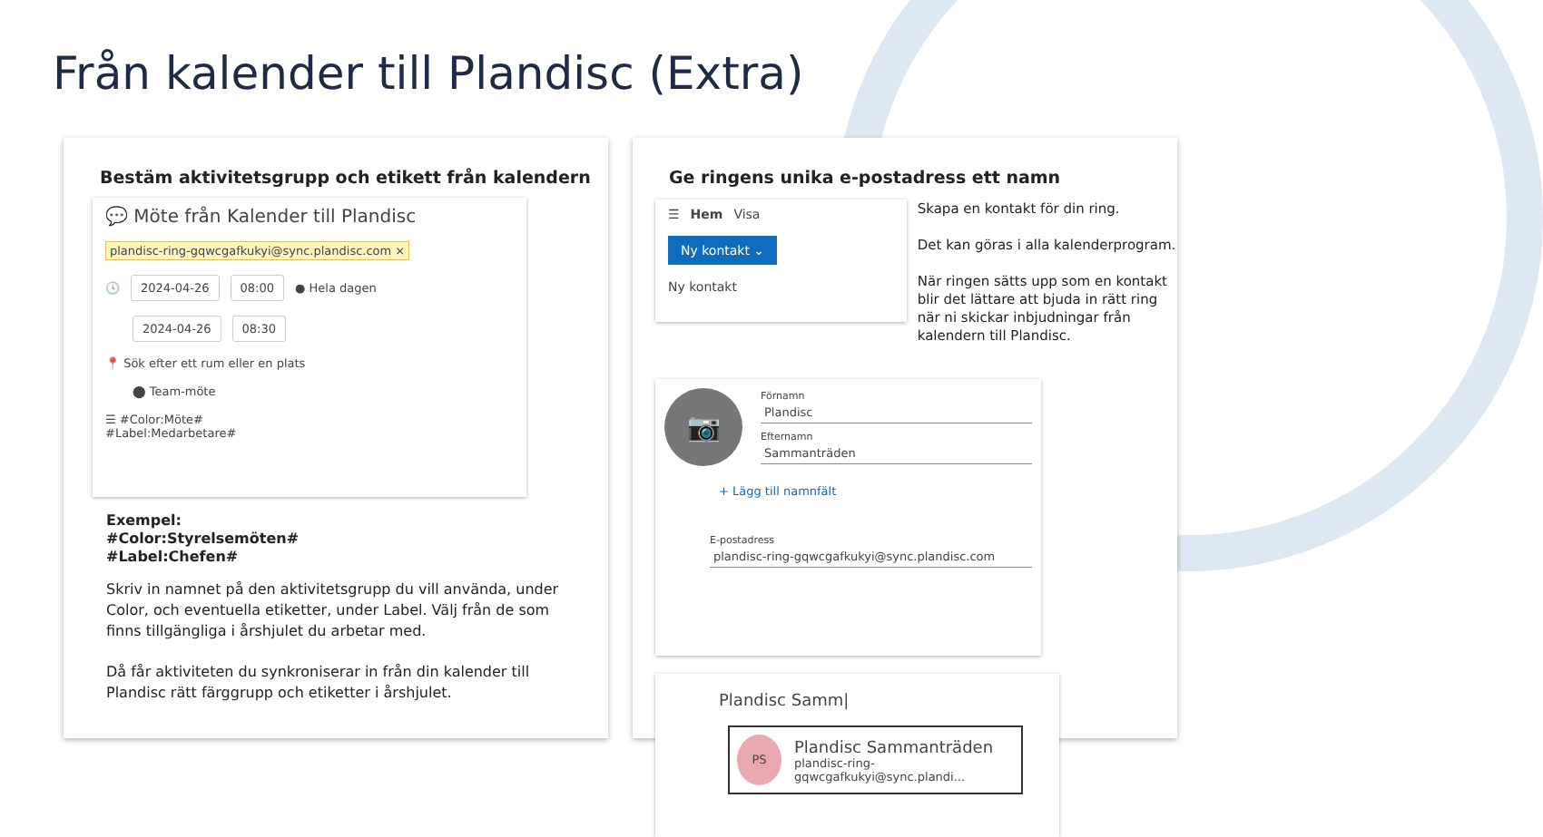Från kalender till Plandisc (Extra)
Bestäm aktivitetsgrupp och etikett från kalendern
💬 Möte från Kalender till Plandisc
plandisc-ring-gqwcgafkukyi@sync.plandisc.com ×
🕓 2024-04-26 08:00 ● Hela dagen
2024-04-26 08:30
📍 Sök efter ett rum eller en plats
⬤ Team-möte
☰ #Color:Möte#
#Label:Medarbetare#
Exempel:
#Color:Styrelsemöten#
#Label:Chefen#
Skriv in namnet på den aktivitetsgrupp du vill använda, under Color, och eventuella etiketter, under Label. Välj från de som finns tillgängliga i årshjulet du arbetar med.
Då får aktiviteten du synkroniserar in från din kalender till Plandisc rätt färggrupp och etiketter i årshjulet.
Ge ringens unika e-postadress ett namn
☰ Hem Visa
Ny kontakt ⌄
Ny kontakt
Skapa en kontakt för din ring.
Det kan göras i alla kalenderprogram.
När ringen sätts upp som en kontakt blir det lättare att bjuda in rätt ring när ni skickar inbjudningar från kalendern till Plandisc.
📷
Förnamn
Plandisc
Efternamn
Sammanträden
+ Lägg till namnfält
E-postadress
plandisc-ring-gqwcgafkukyi@sync.plandisc.com
Plandisc Samm|
PS
Plandisc Sammanträden
plandisc-ring-gqwcgafkukyi@sync.plandi...